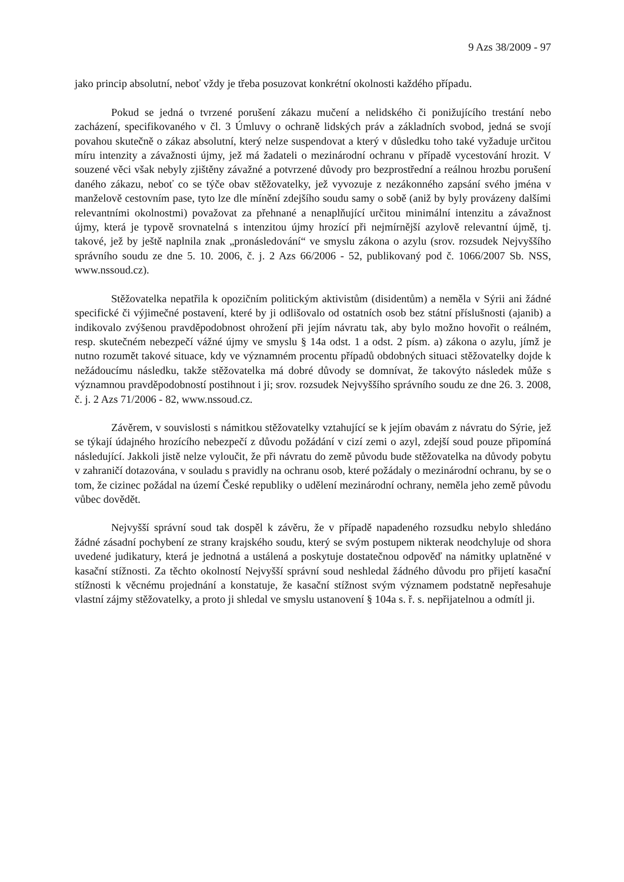9 Azs 38/2009 - 97
jako princip absolutní, neboť vždy je třeba posuzovat konkrétní okolnosti každého případu.
Pokud se jedná o tvrzené porušení zákazu mučení a nelidského či ponižujícího trestání nebo zacházení, specifikovaného v čl. 3 Úmluvy o ochraně lidských práv a základních svobod, jedná se svojí povahou skutečně o zákaz absolutní, který nelze suspendovat a který v důsledku toho také vyžaduje určitou míru intenzity a závažnosti újmy, jež má žadateli o mezinárodní ochranu v případě vycestování hrozit. V souzené věci však nebyly zjištěny závažné a potvrzené důvody pro bezprostřední a reálnou hrozbu porušení daného zákazu, neboť co se týče obav stěžovatelky, jež vyvozuje z nezákonného zapsání svého jména v manželově cestovním pase, tyto lze dle mínění zdejšího soudu samy o sobě (aniž by byly provázeny dalšími relevantními okolnostmi) považovat za přehnané a nenaplňující určitou minimální intenzitu a závažnost újmy, která je typově srovnatelná s intenzitou újmy hrozící při nejmírnější azylově relevantní újmě, tj. takové, jež by ještě naplnila znak „pronásledování“ ve smyslu zákona o azylu (srov. rozsudek Nejvyššího správního soudu ze dne 5. 10. 2006, č. j. 2 Azs 66/2006 - 52, publikovaný pod č. 1066/2007 Sb. NSS, www.nssoud.cz).
Stěžovatelka nepatřila k opozičním politickým aktivistům (disidentům) a neměla v Sýrii ani žádné specifické či výjimečné postavení, které by ji odlišovalo od ostatních osob bez státní příslušnosti (ajanib) a indikovalo zvýšenou pravděpodobnost ohrožení při jejím návratu tak, aby bylo možno hovořit o reálném, resp. skutečném nebezpečí vážné újmy ve smyslu § 14a odst. 1 a odst. 2 písm. a) zákona o azylu, jímž je nutno rozumět takové situace, kdy ve významném procentu případů obdobných situaci stěžovatelky dojde k nežádoucímu následku, takže stěžovatelka má dobré důvody se domnívat, že takovýto následek může s významnou pravděpodobností postihnout i ji; srov. rozsudek Nejvyššího správního soudu ze dne 26. 3. 2008, č. j. 2 Azs 71/2006 - 82, www.nssoud.cz.
Závěrem, v souvislosti s námitkou stěžovatelky vztahující se k jejím obavám z návratu do Sýrie, jež se týkají údajného hrozícího nebezpečí z důvodu požádání v cizí zemi o azyl, zdejší soud pouze připomíná následující. Jakkoli jistě nelze vyloučit, že při návratu do země původu bude stěžovatelka na důvody pobytu v zahraničí dotazována, v souladu s pravidly na ochranu osob, které požádaly o mezinárodní ochranu, by se o tom, že cizinec požádal na území České republiky o udělení mezinárodní ochrany, neměla jeho země původu vůbec dovědět.
Nejvyšší správní soud tak dospěl k závěru, že v případě napadeného rozsudku nebylo shledáno žádné zásadní pochybení ze strany krajského soudu, který se svým postupem nikterak neodchyluje od shora uvedené judikatury, která je jednotná a ustálená a poskytuje dostatečnou odpověď na námitky uplatněné v kasační stížnosti. Za těchto okolností Nejvyšší správní soud neshledal žádného důvodu pro přijetí kasační stížnosti k věcnému projednání a konstatuje, že kasační stížnost svým významem podstatně nepřesahuje vlastní zájmy stěžovatelky, a proto ji shledal ve smyslu ustanovení § 104a s. ř. s. nepřijatelnou a odmítl ji.